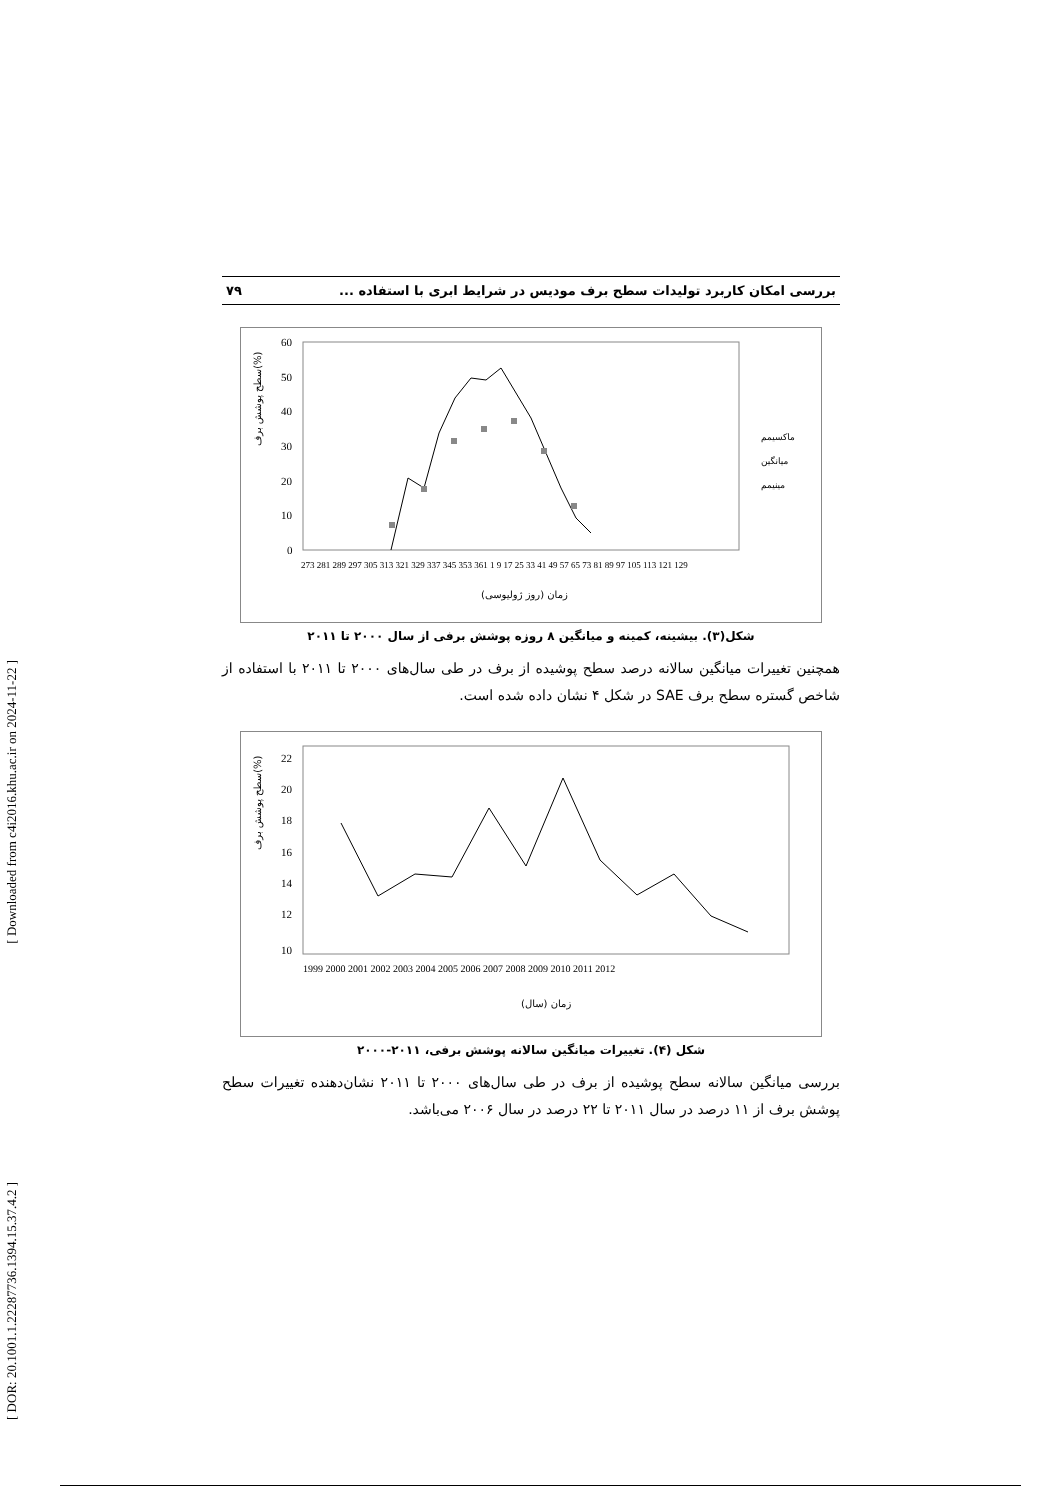[ Downloaded from c4i2016.khu.ac.ir on 2024-11-22 ]
[ DOR: 20.1001.1.22287736.1394.15.37.4.2 ]
بررسی امکان کاربرد تولیدات سطح برف مودیس در شرایط ابری با استفاده ... ۷۹
60
50
40
30
20
10
0
سطح پوشش برف(%)
ماکسیمم
میانگین
مینیمم
273 281 289 297 305 313 321 329 337 345 353 361 1 9 17 25 33 41 49 57 65 73 81 89 97 105 113 121 129
زمان (روز ژولیوسی)
شکل(۳). بیشینه، کمینه و میانگین ۸ روزه پوشش برفی از سال ۲۰۰۰ تا ۲۰۱۱
همچنین تغییرات میانگین سالانه درصد سطح پوشیده از برف در طی سال‌های ۲۰۰۰ تا ۲۰۱۱ با استفاده از شاخص گستره سطح برف SAE در شکل ۴ نشان داده شده است.
22
20
18
16
14
12
10
سطح پوشش برف(%)
1999 2000 2001 2002 2003 2004 2005 2006 2007 2008 2009 2010 2011 2012
زمان (سال)
شکل (۴). تغییرات میانگین سالانه پوشش برفی، ۲۰۱۱-۲۰۰۰
بررسی میانگین سالانه سطح پوشیده از برف در طی سال‌های ۲۰۰۰ تا ۲۰۱۱ نشان‌دهنده تغییرات سطح پوشش برف از ۱۱ درصد در سال ۲۰۱۱ تا ۲۲ درصد در سال ۲۰۰۶ می‌باشد.